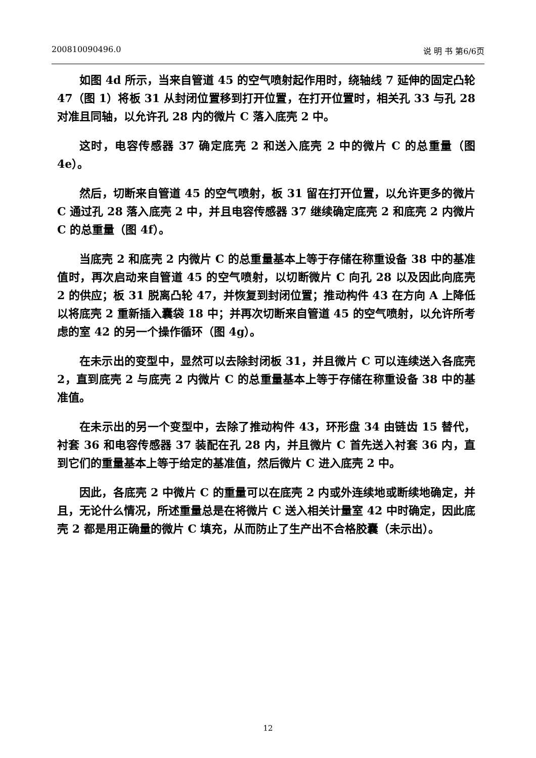200810090496.0 说 明 书 第6/6页
如图 4d 所示，当来自管道 45 的空气喷射起作用时，绕轴线 7 延伸的固定凸轮 47（图 1）将板 31 从封闭位置移到打开位置，在打开位置时，相关孔 33 与孔 28 对准且同轴，以允许孔 28 内的微片 C 落入底壳 2 中。
这时，电容传感器 37 确定底壳 2 和送入底壳 2 中的微片 C 的总重量（图 4e）。
然后，切断来自管道 45 的空气喷射，板 31 留在打开位置，以允许更多的微片 C 通过孔 28 落入底壳 2 中，并且电容传感器 37 继续确定底壳 2 和底壳 2 内微片 C 的总重量（图 4f）。
当底壳 2 和底壳 2 内微片 C 的总重量基本上等于存储在称重设备 38 中的基准值时，再次启动来自管道 45 的空气喷射，以切断微片 C 向孔 28 以及因此向底壳 2 的供应；板 31 脱离凸轮 47，并恢复到封闭位置；推动构件 43 在方向 A 上降低以将底壳 2 重新插入囊袋 18 中；并再次切断来自管道 45 的空气喷射，以允许所考虑的室 42 的另一个操作循环（图 4g）。
在未示出的变型中，显然可以去除封闭板 31，并且微片 C 可以连续送入各底壳 2，直到底壳 2 与底壳 2 内微片 C 的总重量基本上等于存储在称重设备 38 中的基准值。
在未示出的另一个变型中，去除了推动构件 43，环形盘 34 由链齿 15 替代，衬套 36 和电容传感器 37 装配在孔 28 内，并且微片 C 首先送入衬套 36 内，直到它们的重量基本上等于给定的基准值，然后微片 C 进入底壳 2 中。
因此，各底壳 2 中微片 C 的重量可以在底壳 2 内或外连续地或断续地确定，并且，无论什么情况，所述重量总是在将微片 C 送入相关计量室 42 中时确定，因此底壳 2 都是用正确量的微片 C 填充，从而防止了生产出不合格胶囊（未示出）。
12